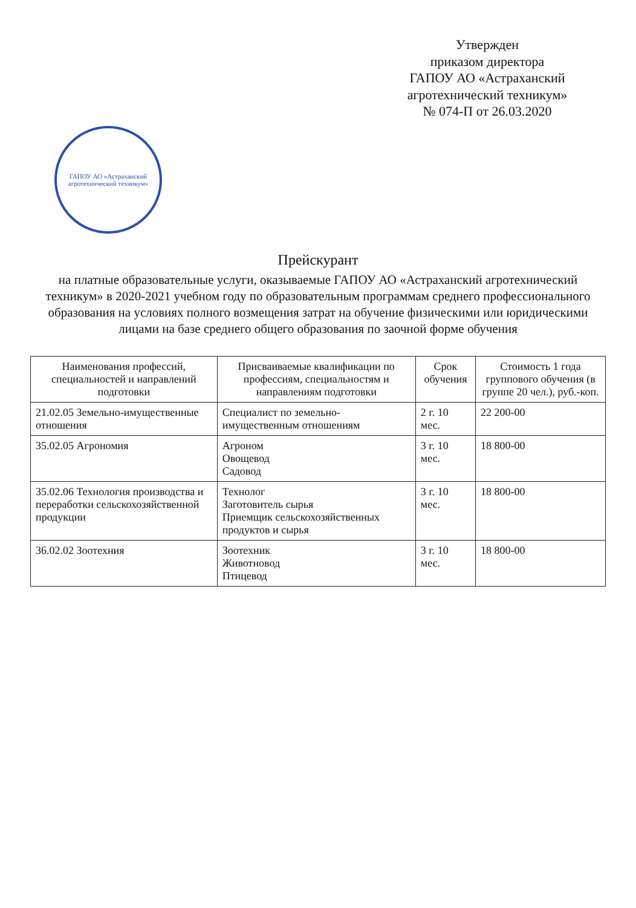Утвержден
приказом директора
ГАПОУ АО «Астраханский
агротехнический техникум»
№ 074-П от 26.03.2020
ГАПОУ АО «Астраханский агротехнический техникум»
Прейскурант
на платные образовательные услуги, оказываемые ГАПОУ АО «Астраханский агротехнический техникум» в 2020-2021 учебном году по образовательным программам среднего профессионального образования на условиях полного возмещения затрат на обучение физическими или юридическими лицами на базе среднего общего образования по заочной форме обучения
| Наименования профессий, специальностей и направлений подготовки | Присваиваемые квалификации по профессиям, специальностям и направлениям подготовки | Срок обучения | Стоимость 1 года группового обучения (в группе 20 чел.), руб.-коп. |
| --- | --- | --- | --- |
| 21.02.05 Земельно-имущественные отношения | Специалист по земельно-имущественным отношениям | 2 г. 10 мес. | 22 200-00 |
| 35.02.05 Агрономия | Агроном Овощевод Садовод | 3 г. 10 мес. | 18 800-00 |
| 35.02.06 Технология производства и переработки сельскохозяйственной продукции | Технолог Заготовитель сырья Приемщик сельскохозяйственных продуктов и сырья | 3 г. 10 мес. | 18 800-00 |
| 36.02.02 Зоотехния | Зоотехник Животновод Птицевод | 3 г. 10 мес. | 18 800-00 |